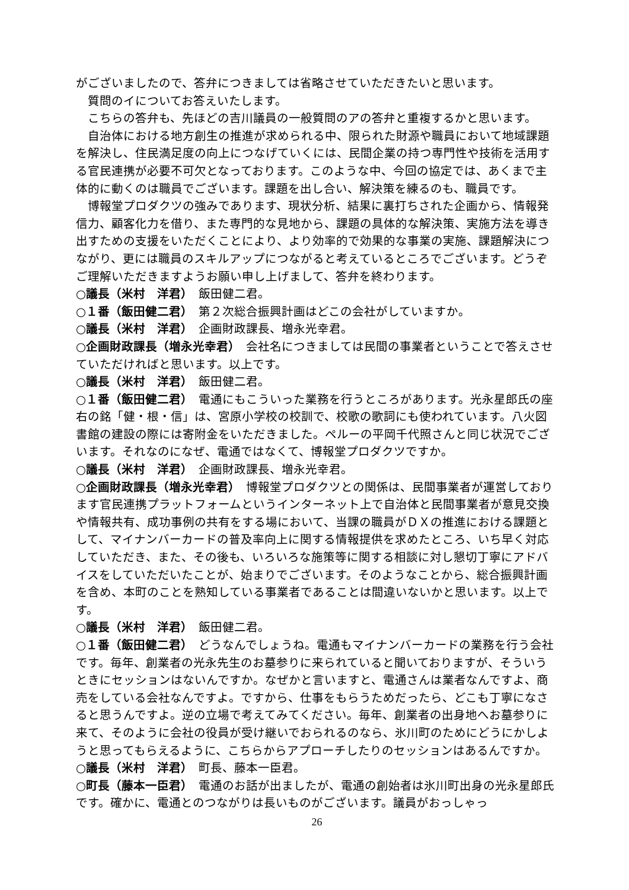がございましたので、答弁につきましては省略させていただきたいと思います。
質問のイについてお答えいたします。
こちらの答弁も、先ほどの吉川議員の一般質問のアの答弁と重複するかと思います。
自治体における地方創生の推進が求められる中、限られた財源や職員において地域課題を解決し、住民満足度の向上につなげていくには、民間企業の持つ専門性や技術を活用する官民連携が必要不可欠となっております。このような中、今回の協定では、あくまで主体的に動くのは職員でございます。課題を出し合い、解決策を練るのも、職員です。
博報堂プロダクツの強みであります、現状分析、結果に裏打ちされた企画から、情報発信力、顧客化力を借り、また専門的な見地から、課題の具体的な解決策、実施方法を導き出すための支援をいただくことにより、より効率的で効果的な事業の実施、課題解決につながり、更には職員のスキルアップにつながると考えているところでございます。どうぞご理解いただきますようお願い申し上げまして、答弁を終わります。
○議長（米村　洋君）　飯田健二君。
○１番（飯田健二君）　第２次総合振興計画はどこの会社がしていますか。
○議長（米村　洋君）　企画財政課長、増永光幸君。
○企画財政課長（増永光幸君）　会社名につきましては民間の事業者ということで答えさせていただければと思います。以上です。
○議長（米村　洋君）　飯田健二君。
○１番（飯田健二君）　電通にもこういった業務を行うところがあります。光永星郎氏の座右の銘「健・根・信」は、宮原小学校の校訓で、校歌の歌詞にも使われています。八火図書館の建設の際には寄附金をいただきました。ペルーの平岡千代照さんと同じ状況でございます。それなのになぜ、電通ではなくて、博報堂プロダクツですか。
○議長（米村　洋君）　企画財政課長、増永光幸君。
○企画財政課長（増永光幸君）　博報堂プロダクツとの関係は、民間事業者が運営しております官民連携プラットフォームというインターネット上で自治体と民間事業者が意見交換や情報共有、成功事例の共有をする場において、当課の職員がＤＸの推進における課題として、マイナンバーカードの普及率向上に関する情報提供を求めたところ、いち早く対応していただき、また、その後も、いろいろな施策等に関する相談に対し懇切丁寧にアドバイスをしていただいたことが、始まりでございます。そのようなことから、総合振興計画を含め、本町のことを熟知している事業者であることは間違いないかと思います。以上です。
○議長（米村　洋君）　飯田健二君。
○１番（飯田健二君）　どうなんでしょうね。電通もマイナンバーカードの業務を行う会社です。毎年、創業者の光永先生のお墓参りに来られていると聞いておりますが、そういうときにセッションはないんですか。なぜかと言いますと、電通さんは業者なんですよ、商売をしている会社なんですよ。ですから、仕事をもらうためだったら、どこも丁寧になさると思うんですよ。逆の立場で考えてみてください。毎年、創業者の出身地へお墓参りに来て、そのように会社の役員が受け継いでおられるのなら、氷川町のためにどうにかしようと思ってもらえるように、こちらからアプローチしたりのセッションはあるんですか。
○議長（米村　洋君）　町長、藤本一臣君。
○町長（藤本一臣君）　電通のお話が出ましたが、電通の創始者は氷川町出身の光永星郎氏です。確かに、電通とのつながりは長いものがございます。議員がおっしゃっ
26